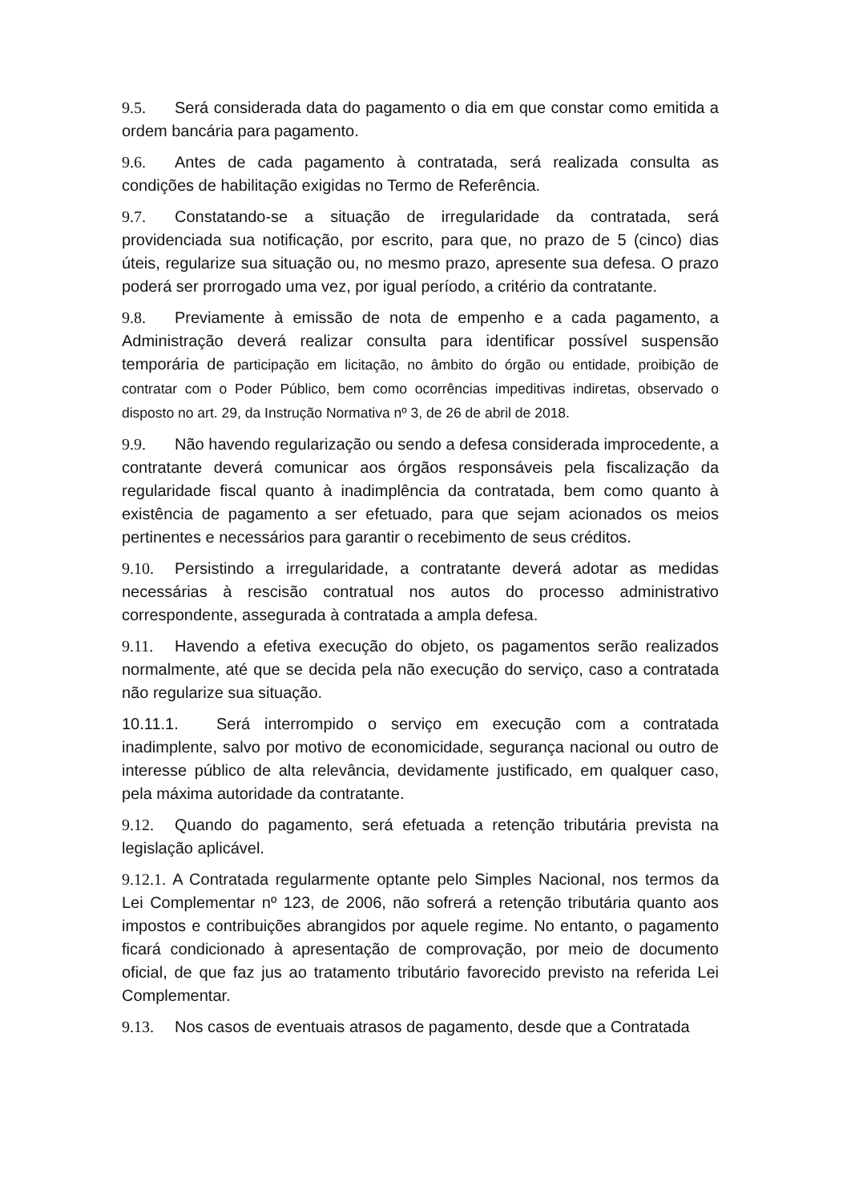9.5. Será considerada data do pagamento o dia em que constar como emitida a ordem bancária para pagamento.
9.6. Antes de cada pagamento à contratada, será realizada consulta as condições de habilitação exigidas no Termo de Referência.
9.7. Constatando-se a situação de irregularidade da contratada, será providenciada sua notificação, por escrito, para que, no prazo de 5 (cinco) dias úteis, regularize sua situação ou, no mesmo prazo, apresente sua defesa. O prazo poderá ser prorrogado uma vez, por igual período, a critério da contratante.
9.8. Previamente à emissão de nota de empenho e a cada pagamento, a Administração deverá realizar consulta para identificar possível suspensão temporária de participação em licitação, no âmbito do órgão ou entidade, proibição de contratar com o Poder Público, bem como ocorrências impeditivas indiretas, observado o disposto no art. 29, da Instrução Normativa nº 3, de 26 de abril de 2018.
9.9. Não havendo regularização ou sendo a defesa considerada improcedente, a contratante deverá comunicar aos órgãos responsáveis pela fiscalização da regularidade fiscal quanto à inadimplência da contratada, bem como quanto à existência de pagamento a ser efetuado, para que sejam acionados os meios pertinentes e necessários para garantir o recebimento de seus créditos.
9.10. Persistindo a irregularidade, a contratante deverá adotar as medidas necessárias à rescisão contratual nos autos do processo administrativo correspondente, assegurada à contratada a ampla defesa.
9.11. Havendo a efetiva execução do objeto, os pagamentos serão realizados normalmente, até que se decida pela não execução do serviço, caso a contratada não regularize sua situação.
10.11.1. Será interrompido o serviço em execução com a contratada inadimplente, salvo por motivo de economicidade, segurança nacional ou outro de interesse público de alta relevância, devidamente justificado, em qualquer caso, pela máxima autoridade da contratante.
9.12. Quando do pagamento, será efetuada a retenção tributária prevista na legislação aplicável.
9.12.1. A Contratada regularmente optante pelo Simples Nacional, nos termos da Lei Complementar nº 123, de 2006, não sofrerá a retenção tributária quanto aos impostos e contribuições abrangidos por aquele regime. No entanto, o pagamento ficará condicionado à apresentação de comprovação, por meio de documento oficial, de que faz jus ao tratamento tributário favorecido previsto na referida Lei Complementar.
9.13. Nos casos de eventuais atrasos de pagamento, desde que a Contratada